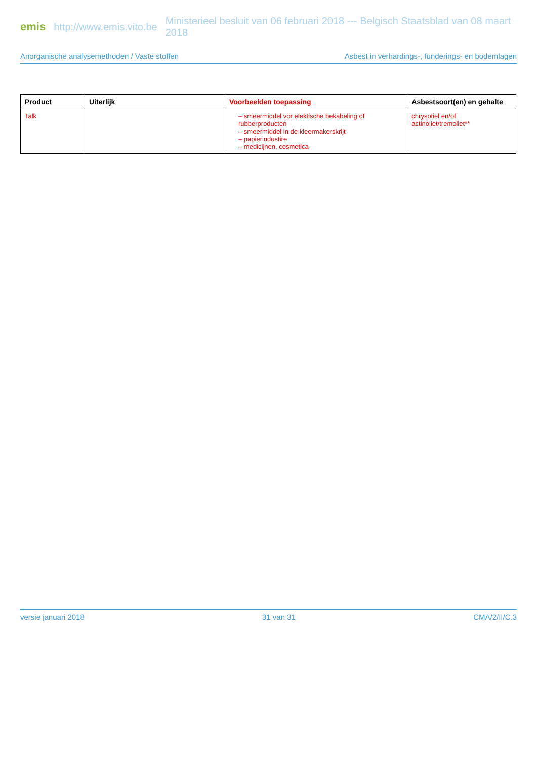emis http://www.emis.vito.be Ministerieel besluit van 06 februari 2018 --- Belgisch Staatsblad van 08 maart 2018
Anorganische analysemethoden / Vaste stoffen Asbest in verhardings-, funderings- en bodemlagen
| Product | Uiterlijk | Voorbeelden toepassing | Asbestsoort(en) en gehalte |
| --- | --- | --- | --- |
| Talk | | – smeermiddel vor elektische bekabeling of rubberproducten – smeermiddel in de kleermakerskrijt – papierindustire – medicijnen, cosmetica | chrysotiel en/of actinoliet/tremoliet** |
versie januari 2018 31 van 31 CMA/2/II/C.3